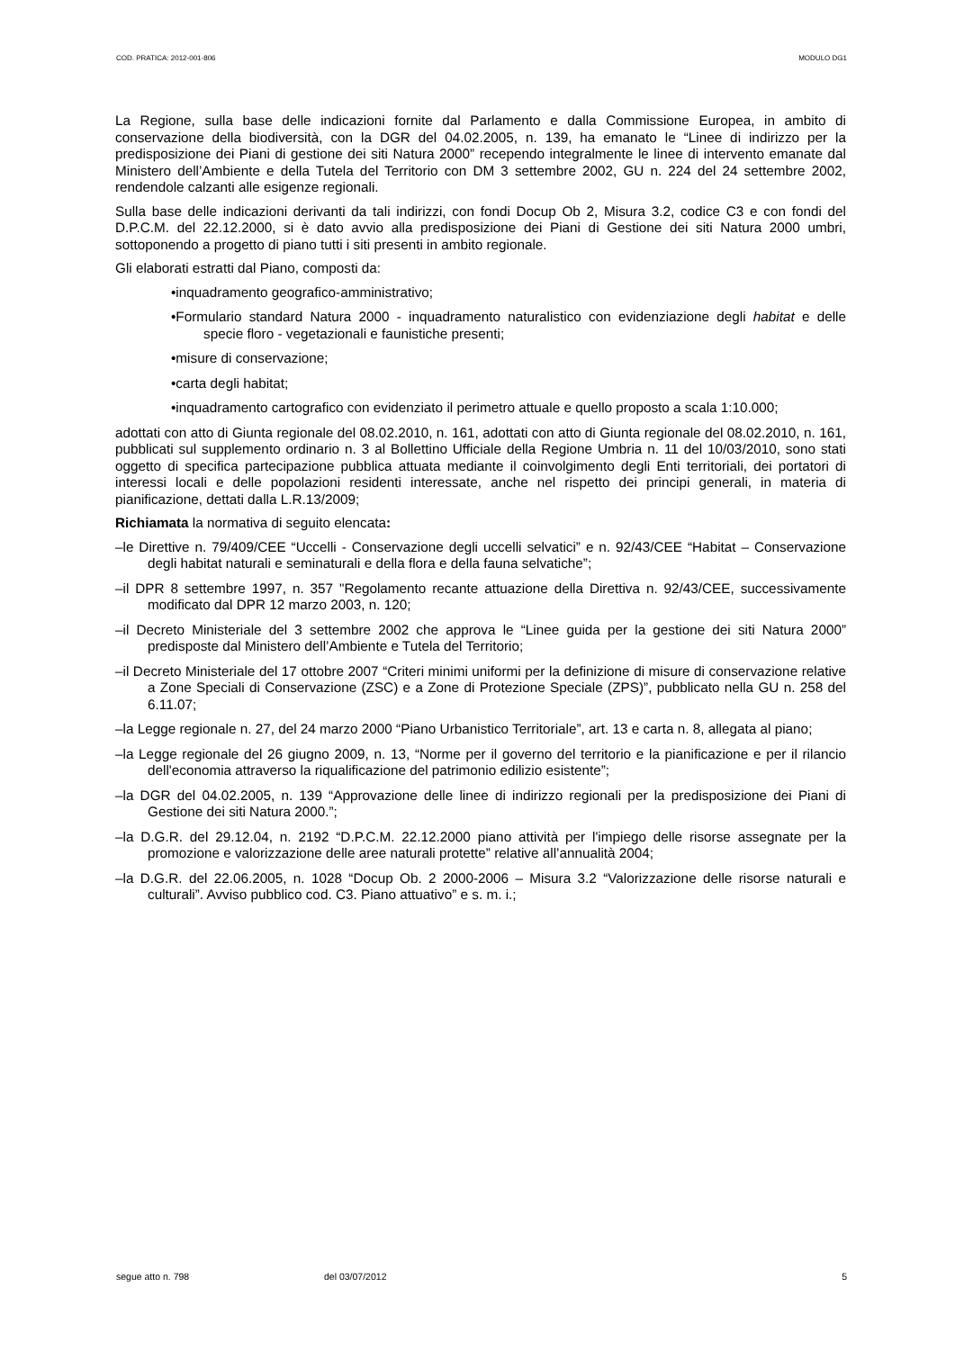COD. PRATICA: 2012-001-806 MODULO DG1
La Regione, sulla base delle indicazioni fornite dal Parlamento e dalla Commissione Europea, in ambito di conservazione della biodiversità, con la DGR del 04.02.2005, n. 139, ha emanato le “Linee di indirizzo per la predisposizione dei Piani di gestione dei siti Natura 2000” recependo integralmente le linee di intervento emanate dal Ministero dell’Ambiente e della Tutela del Territorio con DM 3 settembre 2002, GU n. 224 del 24 settembre 2002, rendendole calzanti alle esigenze regionali.
Sulla base delle indicazioni derivanti da tali indirizzi, con fondi Docup Ob 2, Misura 3.2, codice C3 e con fondi del D.P.C.M. del 22.12.2000, si è dato avvio alla predisposizione dei Piani di Gestione dei siti Natura 2000 umbri, sottoponendo a progetto di piano tutti i siti presenti in ambito regionale.
Gli elaborati estratti dal Piano, composti da:
•inquadramento geografico-amministrativo;
•Formulario standard Natura 2000 - inquadramento naturalistico con evidenziazione degli habitat e delle specie floro - vegetazionali e faunistiche presenti;
•misure di conservazione;
•carta degli habitat;
•inquadramento cartografico con evidenziato il perimetro attuale e quello proposto a scala 1:10.000;
adottati con atto di Giunta regionale del 08.02.2010, n. 161, adottati con atto di Giunta regionale del 08.02.2010, n. 161, pubblicati sul supplemento ordinario n. 3 al Bollettino Ufficiale della Regione Umbria n. 11 del 10/03/2010, sono stati oggetto di specifica partecipazione pubblica attuata mediante il coinvolgimento degli Enti territoriali, dei portatori di interessi locali e delle popolazioni residenti interessate, anche nel rispetto dei principi generali, in materia di pianificazione, dettati dalla L.R.13/2009;
Richiamata la normativa di seguito elencata:
–le Direttive n. 79/409/CEE “Uccelli - Conservazione degli uccelli selvatici” e n. 92/43/CEE “Habitat – Conservazione degli habitat naturali e seminaturali e della flora e della fauna selvatiche”;
–il DPR 8 settembre 1997, n. 357 "Regolamento recante attuazione della Direttiva n. 92/43/CEE, successivamente modificato dal DPR 12 marzo 2003, n. 120;
–il Decreto Ministeriale del 3 settembre 2002 che approva le “Linee guida per la gestione dei siti Natura 2000” predisposte dal Ministero dell’Ambiente e Tutela del Territorio;
–il Decreto Ministeriale del 17 ottobre 2007 “Criteri minimi uniformi per la definizione di misure di conservazione relative a Zone Speciali di Conservazione (ZSC) e a Zone di Protezione Speciale (ZPS)”, pubblicato nella GU n. 258 del 6.11.07;
–la Legge regionale n. 27, del 24 marzo 2000 “Piano Urbanistico Territoriale”, art. 13 e carta n. 8, allegata al piano;
–la Legge regionale del 26 giugno 2009, n. 13, “Norme per il governo del territorio e la pianificazione e per il rilancio dell'economia attraverso la riqualificazione del patrimonio edilizio esistente”;
–la DGR del 04.02.2005, n. 139 “Approvazione delle linee di indirizzo regionali per la predisposizione dei Piani di Gestione dei siti Natura 2000.”;
–la D.G.R. del 29.12.04, n. 2192 “D.P.C.M. 22.12.2000 piano attività per l'impiego delle risorse assegnate per la promozione e valorizzazione delle aree naturali protette” relative all’annualità 2004;
–la D.G.R. del 22.06.2005, n. 1028 “Docup Ob. 2 2000-2006 – Misura 3.2 “Valorizzazione delle risorse naturali e culturali”. Avviso pubblico cod. C3. Piano attuativo” e s. m. i.;
segue atto n. 798 del 03/07/2012 5